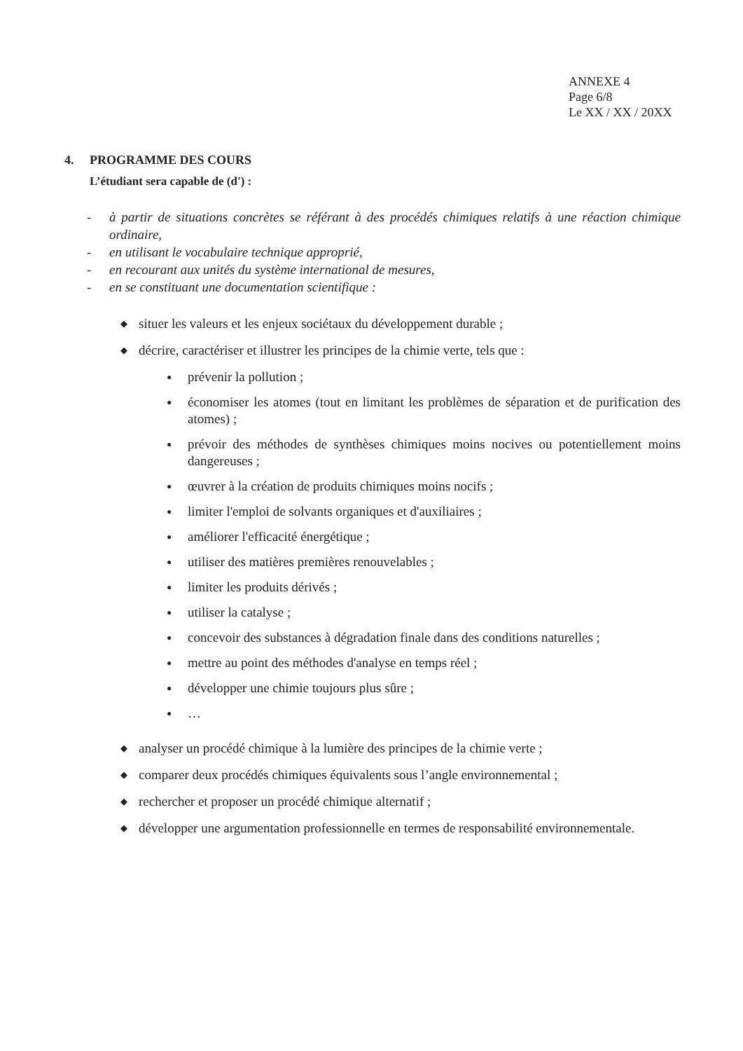ANNEXE 4
Page 6/8
Le XX / XX / 20XX
4. PROGRAMME DES COURS
L’étudiant sera capable de (d') :
- à partir de situations concrètes se référant à des procédés chimiques relatifs à une réaction chimique ordinaire,
- en utilisant le vocabulaire technique approprié,
- en recourant aux unités du système international de mesures,
- en se constituant une documentation scientifique :
◆
situer les valeurs et les enjeux sociétaux du développement durable ;
◆
décrire, caractériser et illustrer les principes de la chimie verte, tels que :
● prévenir la pollution ;
● économiser les atomes (tout en limitant les problèmes de séparation et de purification des atomes) ;
● prévoir des méthodes de synthèses chimiques moins nocives ou potentiellement moins dangereuses ;
● œuvrer à la création de produits chimiques moins nocifs ;
● limiter l'emploi de solvants organiques et d'auxiliaires ;
● améliorer l'efficacité énergétique ;
● utiliser des matières premières renouvelables ;
● limiter les produits dérivés ;
● utiliser la catalyse ;
● concevoir des substances à dégradation finale dans des conditions naturelles ;
● mettre au point des méthodes d'analyse en temps réel ;
● développer une chimie toujours plus sûre ;
● …
◆
analyser un procédé chimique à la lumière des principes de la chimie verte ;
◆
comparer deux procédés chimiques équivalents sous l’angle environnemental ;
◆
rechercher et proposer un procédé chimique alternatif ;
◆
développer une argumentation professionnelle en termes de responsabilité environnementale.